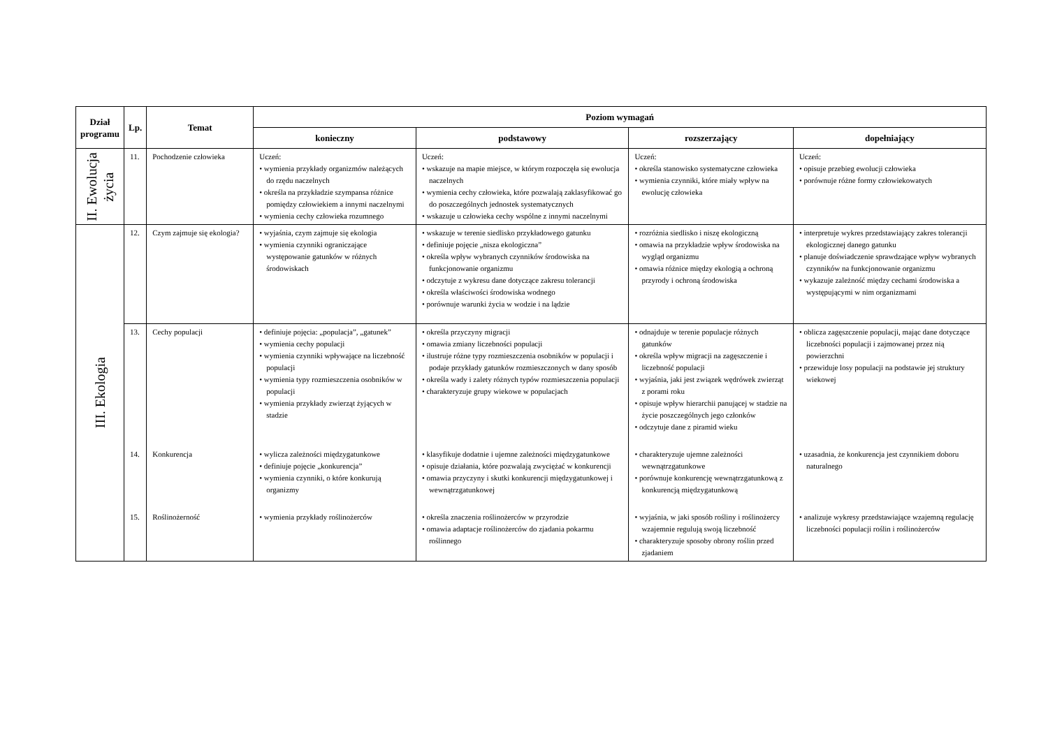| Dział programu | Lp. | Temat | Poziom wymagań | | | |
| --- | --- | --- | --- | --- | --- | --- |
| | | | konieczny | podstawowy | rozszerzający | dopełniający |
| II. Ewolucja życia | 11. | Pochodzenie człowieka | Uczeń: • wymienia przykłady organizmów należących do rzędu naczelnych • określa na przykładzie szympansa różnice pomiędzy człowiekiem a innymi naczelnymi • wymienia cechy człowieka rozumnego | Uczeń: • wskazuje na mapie miejsce, w którym rozpoczęła się ewolucja naczelnych • wymienia cechy człowieka, które pozwalają zaklasyfikować go do poszczególnych jednostek systematycznych • wskazuje u człowieka cechy wspólne z innymi naczelnymi | Uczeń: • określa stanowisko systematyczne człowieka • wymienia czynniki, które miały wpływ na ewolucję człowieka | Uczeń: • opisuje przebieg ewolucji człowieka • porównuje różne formy człowiekowatych |
| III. Ekologia | 12. | Czym zajmuje się ekologia? | • wyjaśnia, czym zajmuje się ekologia • wymienia czynniki ograniczające występowanie gatunków w różnych środowiskach | • wskazuje w terenie siedlisko przykładowego gatunku • definiuje pojęcie „nisza ekologiczna” • określa wpływ wybranych czynników środowiska na funkcjonowanie organizmu • odczytuje z wykresu dane dotyczące zakresu tolerancji • określa właściwości środowiska wodnego • porównuje warunki życia w wodzie i na lądzie | • rozróżnia siedlisko i niszę ekologiczną • omawia na przykładzie wpływ środowiska na wygląd organizmu • omawia różnice między ekologią a ochroną przyrody i ochroną środowiska | • interpretuje wykres przedstawiający zakres tolerancji ekologicznej danego gatunku • planuje doświadczenie sprawdzające wpływ wybranych czynników na funkcjonowanie organizmu • wykazuje zależność między cechami środowiska a występującymi w nim organizmami |
| | 13. | Cechy populacji | • definiuje pojęcia: „populacja”, „gatunek” • wymienia cechy populacji • wymienia czynniki wpływające na liczebność populacji • wymienia typy rozmieszczenia osobników w populacji • wymienia przykłady zwierząt żyjących w stadzie | • określa przyczyny migracji • omawia zmiany liczebności populacji • ilustruje różne typy rozmieszczenia osobników w populacji i podaje przykłady gatunków rozmieszczonych w dany sposób • określa wady i zalety różnych typów rozmieszczenia populacji • charakteryzuje grupy wiekowe w populacjach | • odnajduje w terenie populacje różnych gatunków • określa wpływ migracji na zagęszczenie i liczebność populacji • wyjaśnia, jaki jest związek wędrówek zwierząt z porami roku • opisuje wpływ hierarchii panującej w stadzie na życie poszczególnych jego członków • odczytuje dane z piramid wieku | • oblicza zagęszczenie populacji, mając dane dotyczące liczebności populacji i zajmowanej przez nią powierzchni • przewiduje losy populacji na podstawie jej struktury wiekowej |
| | 14. | Konkurencja | • wylicza zależności międzygatunkowe • definiuje pojęcie „konkurencja” • wymienia czynniki, o które konkurują organizmy | • klasyfikuje dodatnie i ujemne zależności międzygatunkowe • opisuje działania, które pozwalają zwyciężać w konkurencji • omawia przyczyny i skutki konkurencji międzygatunkowej i wewnątrzgatunkowej | • charakteryzuje ujemne zależności wewnątrzgatunkowe • porównuje konkurencję wewnątrzgatunkową z konkurencją międzygatunkową | • uzasadnia, że konkurencja jest czynnikiem doboru naturalnego |
| | 15. | Roślinożerność | • wymienia przykłady roślinożerców | • określa znaczenia roślinożerców w przyrodzie • omawia adaptacje roślinożerców do zjadania pokarmu roślinnego | • wyjaśnia, w jaki sposób rośliny i roślinożercy wzajemnie regulują swoją liczebność • charakteryzuje sposoby obrony roślin przed zjadaniem | • analizuje wykresy przedstawiające wzajemną regulację liczebności populacji roślin i roślinożerców |